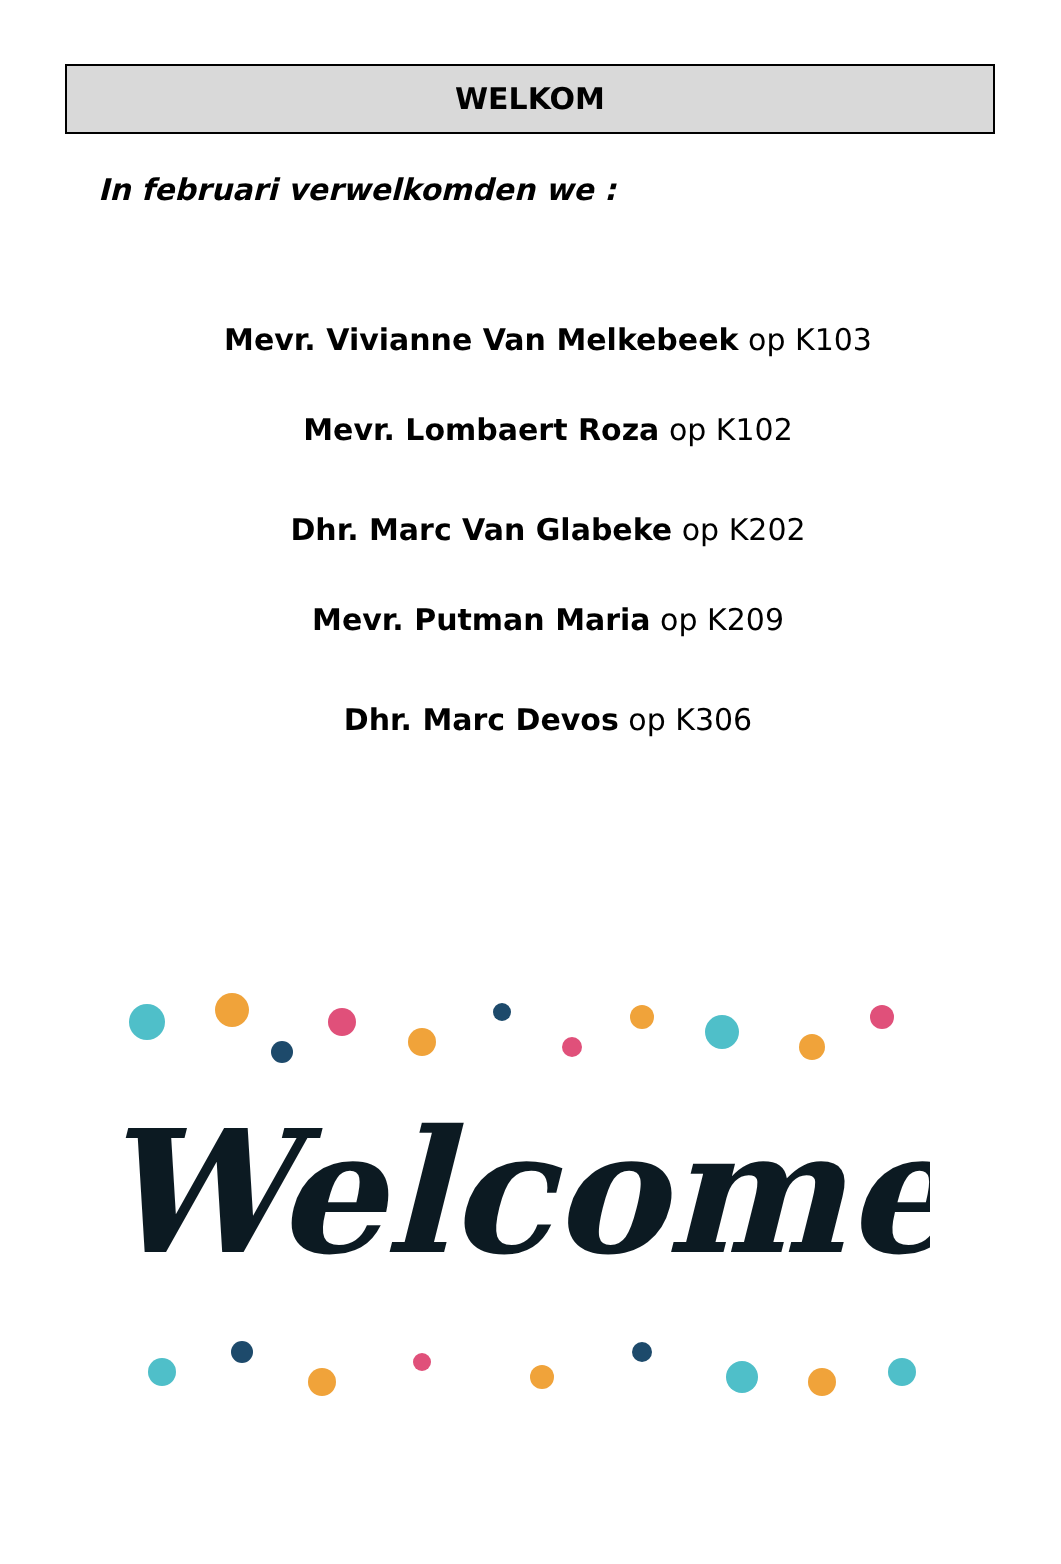WELKOM
In februari verwelkomden we :
Mevr. Vivianne Van Melkebeek op K103
Mevr. Lombaert Roza op K102
Dhr. Marc Van Glabeke op K202
Mevr. Putman Maria op K209
Dhr. Marc Devos op K306
Welcome